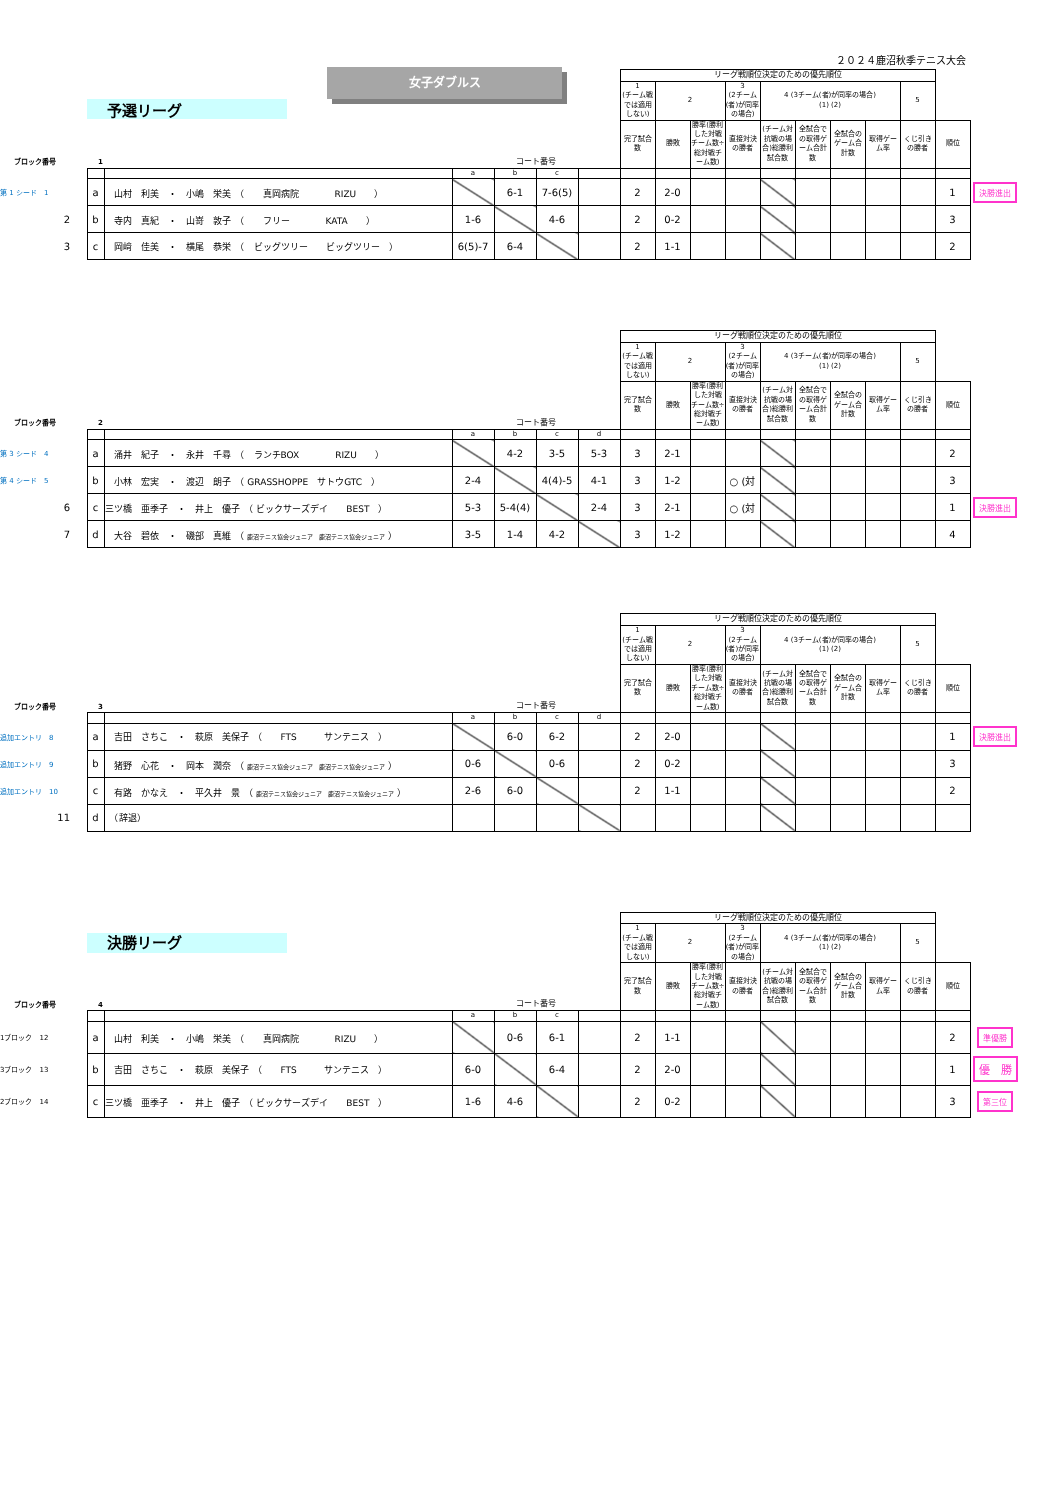２０２４鹿沼秋季テニス大会
予選リーグ
女子ダブルス
| | | | | | | | | リーグ戦順位決定のための優先順位 | | | | | | | | | | |
| | | | | | | | | 1 (チーム戦では適用しない) | 2 | | 3 (2チーム(者)が同率の場合) | 4 (3チーム(者)が同率の場合) (1) (2) | | | | 5 | | |
| ブロック番号 1 | | | | コート番号 | | | | 完了試合数 | 勝敗 | 勝率(勝利した対戦チーム数÷総対戦チーム数) | 直接対決の勝者 | (チーム対抗戦の場合)総勝利試合数 | 全試合での取得ゲーム合計数 | 全試合のゲーム合計数 | 取得ゲーム率 | くじ引きの勝者 | 順位 | |
| | | | | a | b | c | | | | | | | | | | | | |
| 第 1 シード 1 | | a | 山村 利美 ・ 小嶋 栄美 （ 真岡病院 RIZU ） | | 6-1 | 7-6(5) | | 2 | 2-0 | | | | | | | | 1 | 決勝進出 |
| 2 | | b | 寺内 真紀 ・ 山嵜 敦子 （ フリー KATA ） | 1-6 | | 4-6 | | 2 | 0-2 | | | | | | | | 3 | |
| 3 | | c | 岡﨑 佳美 ・ 横尾 恭栄 （ ビッグツリー ビッグツリー ） | 6(5)-7 | 6-4 | | | 2 | 1-1 | | | | | | | | 2 | |
| | | | | | | | | リーグ戦順位決定のための優先順位 | | | | | | | | | | |
| | | | | | | | | 1 (チーム戦では適用しない) | 2 | | 3 (2チーム(者)が同率の場合) | 4 (3チーム(者)が同率の場合) (1) (2) | | | | 5 | | |
| ブロック番号 2 | | | | コート番号 | | | | 完了試合数 | 勝敗 | 勝率(勝利した対戦チーム数÷総対戦チーム数) | 直接対決の勝者 | (チーム対抗戦の場合)総勝利試合数 | 全試合での取得ゲーム合計数 | 全試合のゲーム合計数 | 取得ゲーム率 | くじ引きの勝者 | 順位 | |
| | | | | a | b | c | d | | | | | | | | | | | |
| 第 3 シード 4 | | a | 涌井 紀子 ・ 永井 千尋 （ ランチBOX RIZU ） | | 4-2 | 3-5 | 5-3 | 3 | 2-1 | | | | | | | | 2 | |
| 第 4 シード 5 | | b | 小林 宏実 ・ 渡辺 朗子 （ GRASSHOPPE サトウGTC ） | 2-4 | | 4(4)-5 | 4-1 | 3 | 1-2 | | ○ (対 | | | | | | 3 | |
| 6 | | c | 三ツ橋 亜季子 ・ 井上 優子 （ ビックサーズデイ BEST ） | 5-3 | 5-4(4) | | 2-4 | 3 | 2-1 | | ○ (対 | | | | | | 1 | 決勝進出 |
| 7 | | d | 大谷 碧依 ・ 磯部 真維 （ 鹿沼テニス協会ジュニア 鹿沼テニス協会ジュニア ） | 3-5 | 1-4 | 4-2 | | 3 | 1-2 | | | | | | | | 4 | |
| | | | | | | | | リーグ戦順位決定のための優先順位 | | | | | | | | | | |
| | | | | | | | | 1 (チーム戦では適用しない) | 2 | | 3 (2チーム(者)が同率の場合) | 4 (3チーム(者)が同率の場合) (1) (2) | | | | 5 | | |
| ブロック番号 3 | | | | コート番号 | | | | 完了試合数 | 勝敗 | 勝率(勝利した対戦チーム数÷総対戦チーム数) | 直接対決の勝者 | (チーム対抗戦の場合)総勝利試合数 | 全試合での取得ゲーム合計数 | 全試合のゲーム合計数 | 取得ゲーム率 | くじ引きの勝者 | 順位 | |
| | | | | a | b | c | d | | | | | | | | | | | |
| 追加エントリ 8 | | a | 吉田 さちこ ・ 萩原 美保子 （ FTS サンテニス ） | | 6-0 | 6-2 | | 2 | 2-0 | | | | | | | | 1 | 決勝進出 |
| 追加エントリ 9 | | b | 猪野 心花 ・ 岡本 潤奈 （ 鹿沼テニス協会ジュニア 鹿沼テニス協会ジュニア ） | 0-6 | | 0-6 | | 2 | 0-2 | | | | | | | | 3 | |
| 追加エントリ 10 | | c | 有路 かなえ ・ 平久井 景 （ 鹿沼テニス協会ジュニア 鹿沼テニス協会ジュニア ） | 2-6 | 6-0 | | | 2 | 1-1 | | | | | | | | 2 | |
| 11 | | d | （辞退） | | | | | | | | | | | | | | | |
| | | | | | | | | リーグ戦順位決定のための優先順位 | | | | | | | | | | |
| | | 決勝リーグ | | | | | | 1 (チーム戦では適用しない) | 2 | | 3 (2チーム(者)が同率の場合) | 4 (3チーム(者)が同率の場合) (1) (2) | | | | 5 | | |
| ブロック番号 4 | | | | コート番号 | | | | 完了試合数 | 勝敗 | 勝率(勝利した対戦チーム数÷総対戦チーム数) | 直接対決の勝者 | (チーム対抗戦の場合)総勝利試合数 | 全試合での取得ゲーム合計数 | 全試合のゲーム合計数 | 取得ゲーム率 | くじ引きの勝者 | 順位 | |
| | | | | a | b | c | | | | | | | | | | | | |
| 1ブロック 12 | | a | 山村 利美 ・ 小嶋 栄美 （ 真岡病院 RIZU ） | | 0-6 | 6-1 | | 2 | 1-1 | | | | | | | | 2 | 準優勝 |
| 3ブロック 13 | | b | 吉田 さちこ ・ 萩原 美保子 （ FTS サンテニス ） | 6-0 | | 6-4 | | 2 | 2-0 | | | | | | | | 1 | 優 勝 |
| 2ブロック 14 | | c | 三ツ橋 亜季子 ・ 井上 優子 （ ビックサーズデイ BEST ） | 1-6 | 4-6 | | | 2 | 0-2 | | | | | | | | 3 | 第三位 |